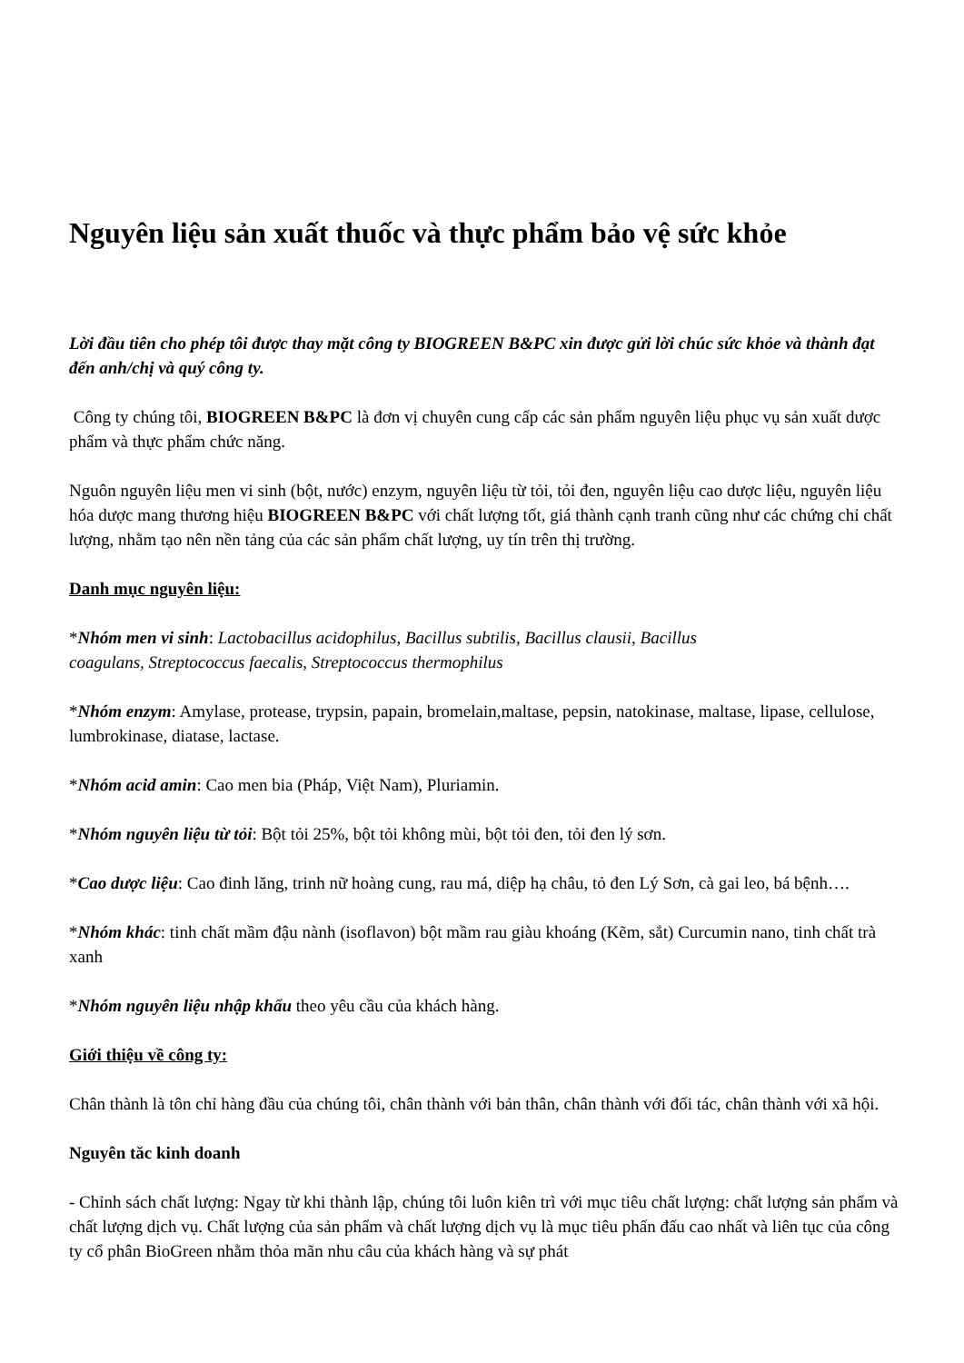Nguyên liệu sản xuất thuốc và thực phẩm bảo vệ sức khỏe
Lời đầu tiên cho phép tôi được thay mặt công ty BIOGREEN B&PC xin được gửi lời chúc sức khỏe và thành đạt đến anh/chị và quý công ty.
Công ty chúng tôi, BIOGREEN B&PC là đơn vị chuyên cung cấp các sản phẩm nguyên liệu phục vụ sản xuất dược phẩm và thực phẩm chức năng.
Nguôn nguyên liệu men vi sinh (bột, nước) enzym, nguyên liệu từ tỏi, tỏi đen, nguyên liệu cao dược liệu, nguyên liệu hóa dược mang thương hiệu BIOGREEN B&PC với chất lượng tốt, giá thành cạnh tranh cũng như các chứng chỉ chất lượng, nhằm tạo nên nền tảng của các sản phẩm chất lượng, uy tín trên thị trường.
Danh mục nguyên liệu:
*Nhóm men vi sinh: Lactobacillus acidophilus, Bacillus subtilis, Bacillus clausii, Bacillus
coagulans, Streptococcus faecalis, Streptococcus thermophilus
*Nhóm enzym: Amylase, protease, trypsin, papain, bromelain,maltase, pepsin, natokinase, maltase, lipase, cellulose, lumbrokinase, diatase, lactase.
*Nhóm acid amin: Cao men bia (Pháp, Việt Nam), Pluriamin.
*Nhóm nguyên liệu từ tỏi: Bột tỏi 25%, bột tỏi không mùi, bột tỏi đen, tỏi đen lý sơn.
*Cao dược liệu: Cao đinh lăng, trinh nữ hoàng cung, rau má, diệp hạ châu, tỏ đen Lý Sơn, cà gai leo, bá bệnh….
*Nhóm khác: tinh chất mầm đậu nành (isoflavon) bột mầm rau giàu khoáng (Kẽm, sắt) Curcumin nano, tinh chất trà xanh
*Nhóm nguyên liệu nhập khẩu theo yêu cầu của khách hàng.
Giới thiệu về công ty:
Chân thành là tôn chỉ hàng đầu của chúng tôi, chân thành với bản thân, chân thành với đối tác, chân thành với xã hội.
Nguyên tăc kinh doanh
- Chỉnh sách chất lượng: Ngay từ khi thành lập, chúng tôi luôn kiên trì với mục tiêu chất lượng: chất lượng sản phẩm và chất lượng dịch vụ. Chất lượng của sản phẩm và chất lượng dịch vụ là mục tiêu phấn đấu cao nhất và liên tục của công ty cổ phân BioGreen nhằm thỏa mãn nhu câu của khách hàng và sự phát